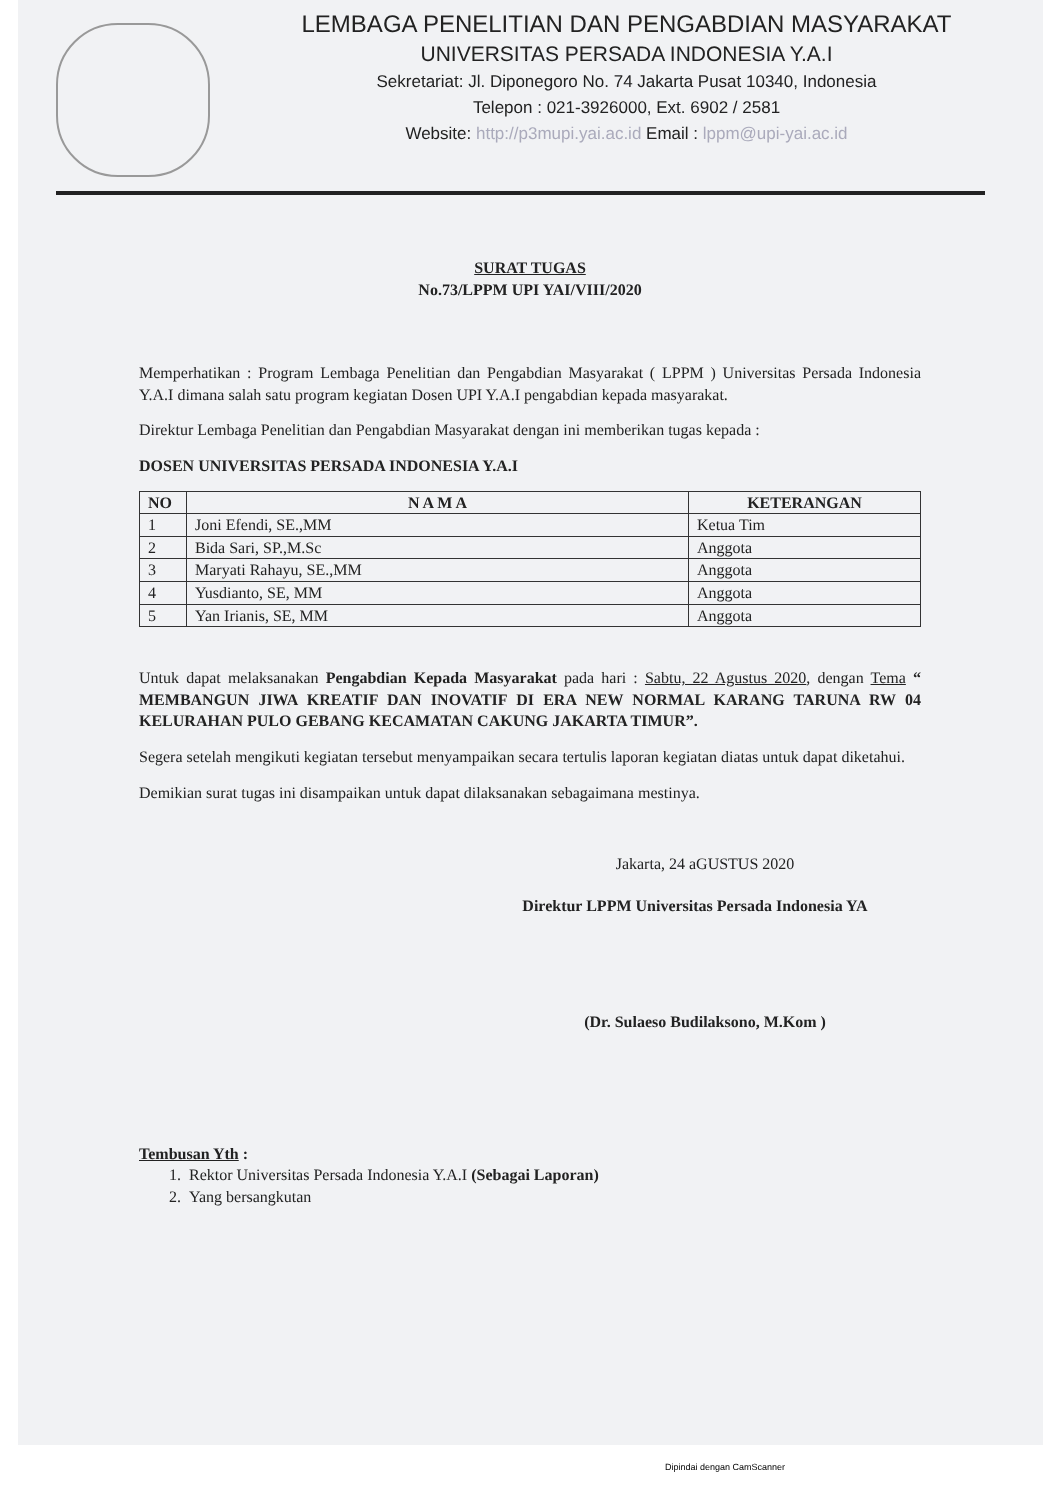LEMBAGA PENELITIAN DAN PENGABDIAN MASYARAKAT
UNIVERSITAS PERSADA INDONESIA Y.A.I
Sekretariat: Jl. Diponegoro No. 74 Jakarta Pusat 10340, Indonesia
Telepon : 021-3926000, Ext. 6902 / 2581
Website: http://p3mupi.yai.ac.id Email : lppm@upi-yai.ac.id
SURAT TUGAS
No.73/LPPM UPI YAI/VIII/2020
Memperhatikan : Program Lembaga Penelitian dan Pengabdian Masyarakat ( LPPM ) Universitas Persada Indonesia Y.A.I dimana salah satu program kegiatan Dosen UPI Y.A.I pengabdian kepada masyarakat.
Direktur Lembaga Penelitian dan Pengabdian Masyarakat dengan ini memberikan tugas kepada :
DOSEN UNIVERSITAS PERSADA INDONESIA Y.A.I
| NO | N A M A | KETERANGAN |
| --- | --- | --- |
| 1 | Joni Efendi, SE.,MM | Ketua Tim |
| 2 | Bida Sari, SP.,M.Sc | Anggota |
| 3 | Maryati Rahayu, SE.,MM | Anggota |
| 4 | Yusdianto, SE, MM | Anggota |
| 5 | Yan Irianis, SE, MM | Anggota |
Untuk dapat melaksanakan Pengabdian Kepada Masyarakat pada hari : Sabtu, 22 Agustus 2020, dengan Tema “ MEMBANGUN JIWA KREATIF DAN INOVATIF DI ERA NEW NORMAL KARANG TARUNA RW 04 KELURAHAN PULO GEBANG KECAMATAN CAKUNG JAKARTA TIMUR”.
Segera setelah mengikuti kegiatan tersebut menyampaikan secara tertulis laporan kegiatan diatas untuk dapat diketahui.
Demikian surat tugas ini disampaikan untuk dapat dilaksanakan sebagaimana mestinya.
Jakarta, 24 aGUSTUS 2020
Direktur LPPM Universitas Persada Indonesia YA
(Dr. Sulaeso Budilaksono, M.Kom )
Tembusan Yth :
1. Rektor Universitas Persada Indonesia Y.A.I (Sebagai Laporan)
2. Yang bersangkutan
Dipindai dengan CamScanner